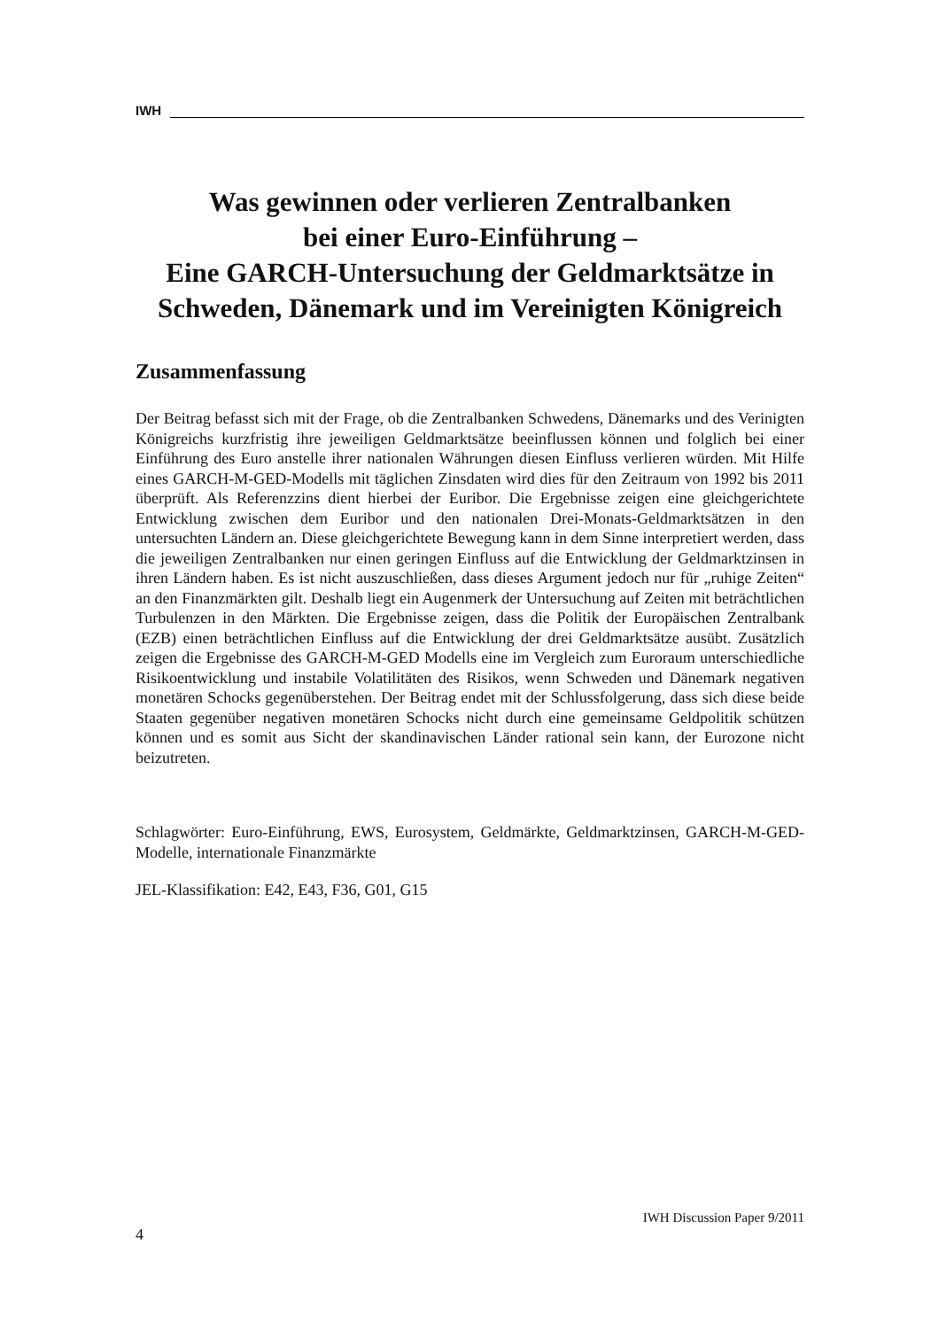IWH
Was gewinnen oder verlieren Zentralbanken
bei einer Euro-Einführung –
Eine GARCH-Untersuchung der Geldmarktsätze in
Schweden, Dänemark und im Vereinigten Königreich
Zusammenfassung
Der Beitrag befasst sich mit der Frage, ob die Zentralbanken Schwedens, Dänemarks und des Verinigten Königreichs kurzfristig ihre jeweiligen Geldmarktsätze beeinflussen können und folglich bei einer Einführung des Euro anstelle ihrer nationalen Währungen diesen Einfluss verlieren würden. Mit Hilfe eines GARCH-M-GED-Modells mit täglichen Zinsdaten wird dies für den Zeitraum von 1992 bis 2011 überprüft. Als Referenzzins dient hierbei der Euribor. Die Ergebnisse zeigen eine gleichgerichtete Entwicklung zwischen dem Euribor und den nationalen Drei-Monats-Geldmarktsätzen in den untersuchten Ländern an. Diese gleichgerichtete Bewegung kann in dem Sinne interpretiert werden, dass die jeweiligen Zentralbanken nur einen geringen Einfluss auf die Entwicklung der Geldmarktzinsen in ihren Ländern haben. Es ist nicht auszuschließen, dass dieses Argument jedoch nur für „ruhige Zeiten“ an den Finanzmärkten gilt. Deshalb liegt ein Augenmerk der Untersuchung auf Zeiten mit beträchtlichen Turbulenzen in den Märkten. Die Ergebnisse zeigen, dass die Politik der Europäischen Zentralbank (EZB) einen beträchtlichen Einfluss auf die Entwicklung der drei Geldmarktsätze ausübt. Zusätzlich zeigen die Ergebnisse des GARCH-M-GED Modells eine im Vergleich zum Euroraum unterschiedliche Risikoentwicklung und instabile Volatilitäten des Risikos, wenn Schweden und Dänemark negativen monetären Schocks gegenüberstehen. Der Beitrag endet mit der Schlussfolgerung, dass sich diese beide Staaten gegenüber negativen monetären Schocks nicht durch eine gemeinsame Geldpolitik schützen können und es somit aus Sicht der skandinavischen Länder rational sein kann, der Eurozone nicht beizutreten.
Schlagwörter: Euro-Einführung, EWS, Eurosystem, Geldmärkte, Geldmarktzinsen, GARCH-M-GED-Modelle, internationale Finanzmärkte
JEL-Klassifikation: E42, E43, F36, G01, G15
IWH Discussion Paper 9/2011
4